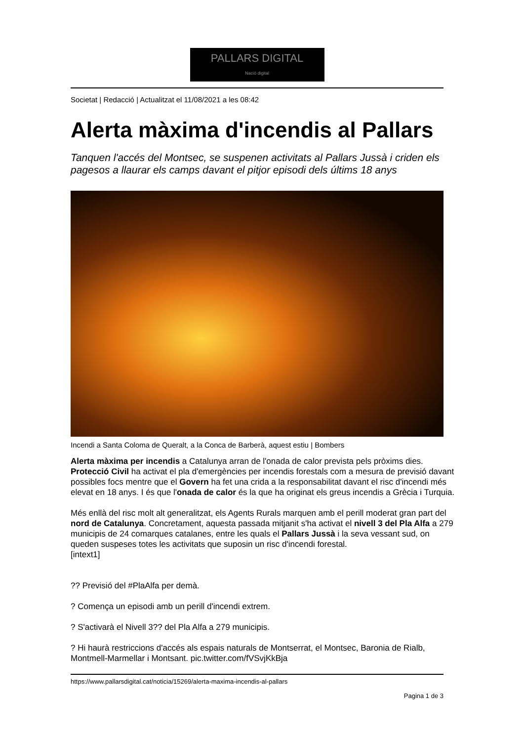PALLARS DIGITAL
Nació digital
Societat | Redacció | Actualitzat el 11/08/2021 a les 08:42
Alerta màxima d'incendis al Pallars
Tanquen l'accés del Montsec, se suspenen activitats al Pallars Jussà i criden els pagesos a llaurar els camps davant el pitjor episodi dels últims 18 anys
Incendi a Santa Coloma de Queralt, a la Conca de Barberà, aquest estiu | Bombers
Alerta màxima per incendis a Catalunya arran de l'onada de calor prevista pels pròxims dies. Protecció Civil ha activat el pla d'emergències per incendis forestals com a mesura de previsió davant possibles focs mentre que el Govern ha fet una crida a la responsabilitat davant el risc d'incendi més elevat en 18 anys. I és que l'onada de calor és la que ha originat els greus incendis a Grècia i Turquia.
Més enllà del risc molt alt generalitzat, els Agents Rurals marquen amb el perill moderat gran part del nord de Catalunya. Concretament, aquesta passada mitjanit s'ha activat el nivell 3 del Pla Alfa a 279 municipis de 24 comarques catalanes, entre les quals el Pallars Jussà i la seva vessant sud, on queden suspeses totes les activitats que suposin un risc d'incendi forestal.
[intext1]
?? Previsió del #PlaAlfa per demà.
? Comença un episodi amb un perill d'incendi extrem.
? S'activarà el Nivell 3?? del Pla Alfa a 279 municipis.
? Hi haurà restriccions d'accés als espais naturals de Montserrat, el Montsec, Baronia de Rialb, Montmell-Marmellar i Montsant. pic.twitter.com/fVSvjKkBja
https://www.pallarsdigital.cat/noticia/15269/alerta-maxima-incendis-al-pallars
Pagina 1 de 3